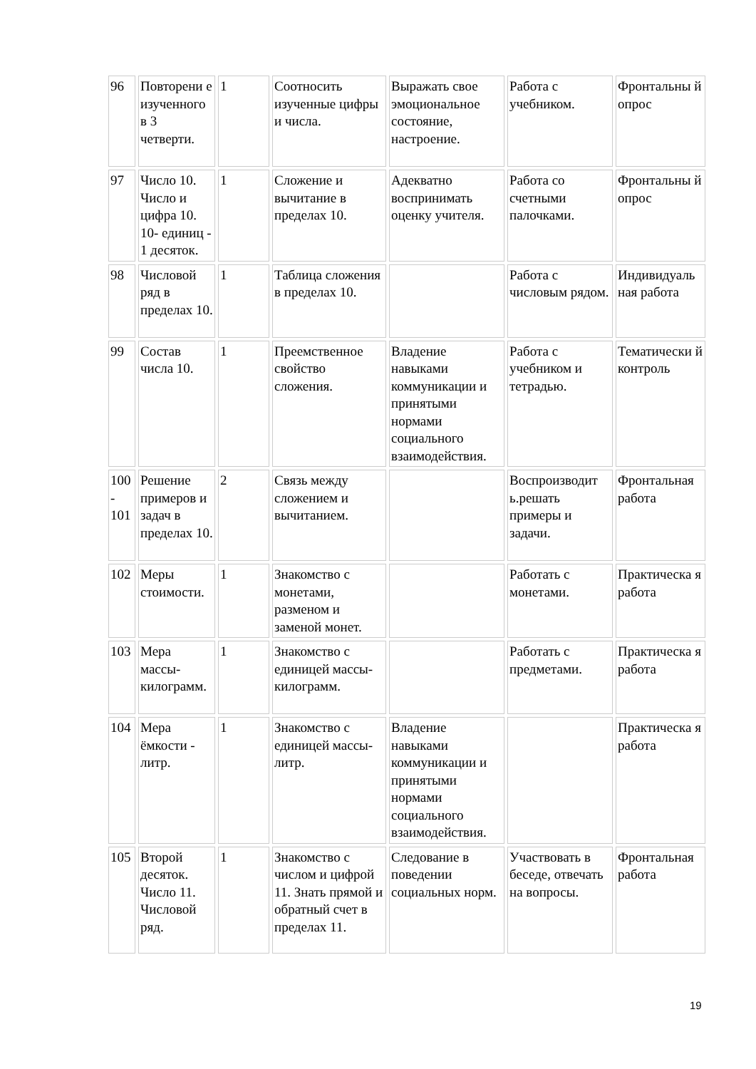| 96 | Повторени е изученного в 3 четверти. | 1 | Соотносить изученные цифры и числа. | Выражать свое эмоциональное состояние, настроение. | Работа с учебником. | Фронтальны й опрос |
| 97 | Число 10. Число и цифра 10. 10- единиц - 1 десяток. | 1 | Сложение и вычитание в пределах 10. | Адекватно воспринимать оценку учителя. | Работа со счетными палочками. | Фронтальны й опрос |
| 98 | Числовой ряд в пределах 10. | 1 | Таблица сложения в пределах 10. | | Работа с числовым рядом. | Индивидуаль ная работа |
| 99 | Состав числа 10. | 1 | Преемственное свойство сложения. | Владение навыками коммуникации и принятыми нормами социального взаимодействия. | Работа с учебником и тетрадью. | Тематически й контроль |
| 100 - 101 | Решение примеров и задач в пределах 10. | 2 | Связь между сложением и вычитанием. | | Воспроизводит ь.решать примеры и задачи. | Фронтальная работа |
| 102 | Меры стоимости. | 1 | Знакомство с монетами, разменом и заменой монет. | | Работать с монетами. | Практическа я работа |
| 103 | Мера массы-килограмм. | 1 | Знакомство с единицей массы-килограмм. | | Работать с предметами. | Практическа я работа |
| 104 | Мера ёмкости - литр. | 1 | Знакомство с единицей массы- литр. | Владение навыками коммуникации и принятыми нормами социального взаимодействия. | | Практическа я работа |
| 105 | Второй десяток. Число 11. Числовой ряд. | 1 | Знакомство с числом и цифрой 11. Знать прямой и обратный счет в пределах 11. | Следование в поведении социальных норм. | Участвовать в беседе, отвечать на вопросы. | Фронтальная работа |
19